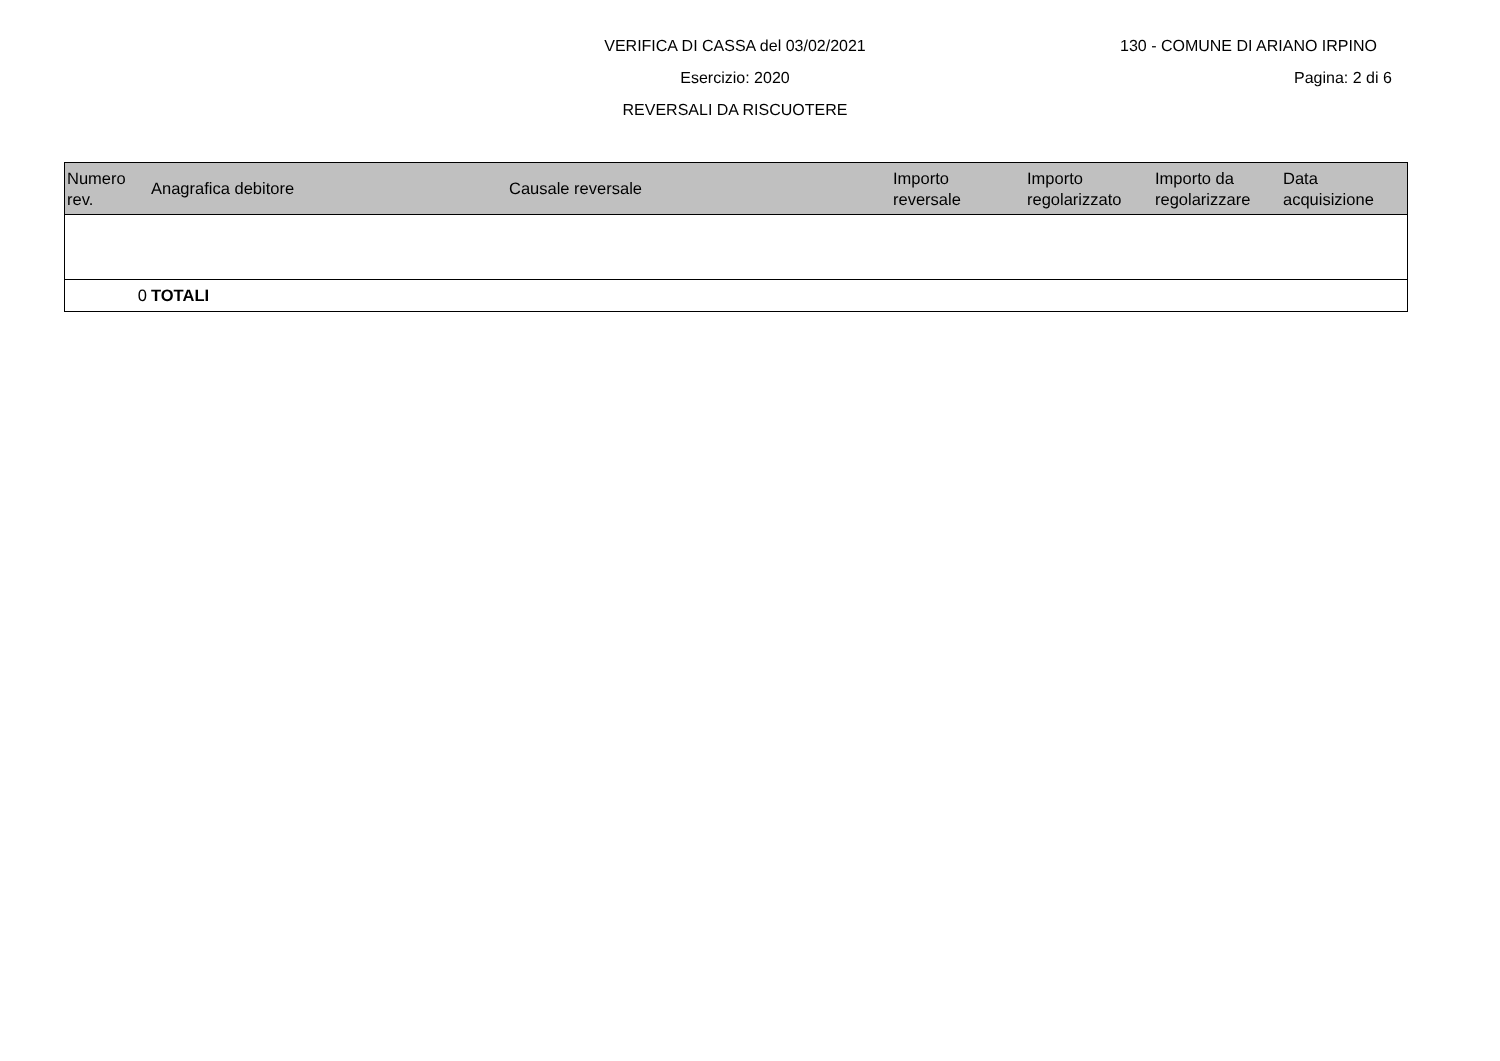VERIFICA DI CASSA del 03/02/2021
130 - COMUNE DI ARIANO IRPINO
Esercizio: 2020
Pagina: 2 di 6
REVERSALI DA RISCUOTERE
| Numero rev. | Anagrafica debitore | Causale reversale | Importo reversale | Importo regolarizzato | Importo da regolarizzare | Data acquisizione |
| --- | --- | --- | --- | --- | --- | --- |
| 0 | TOTALI | | | | | |